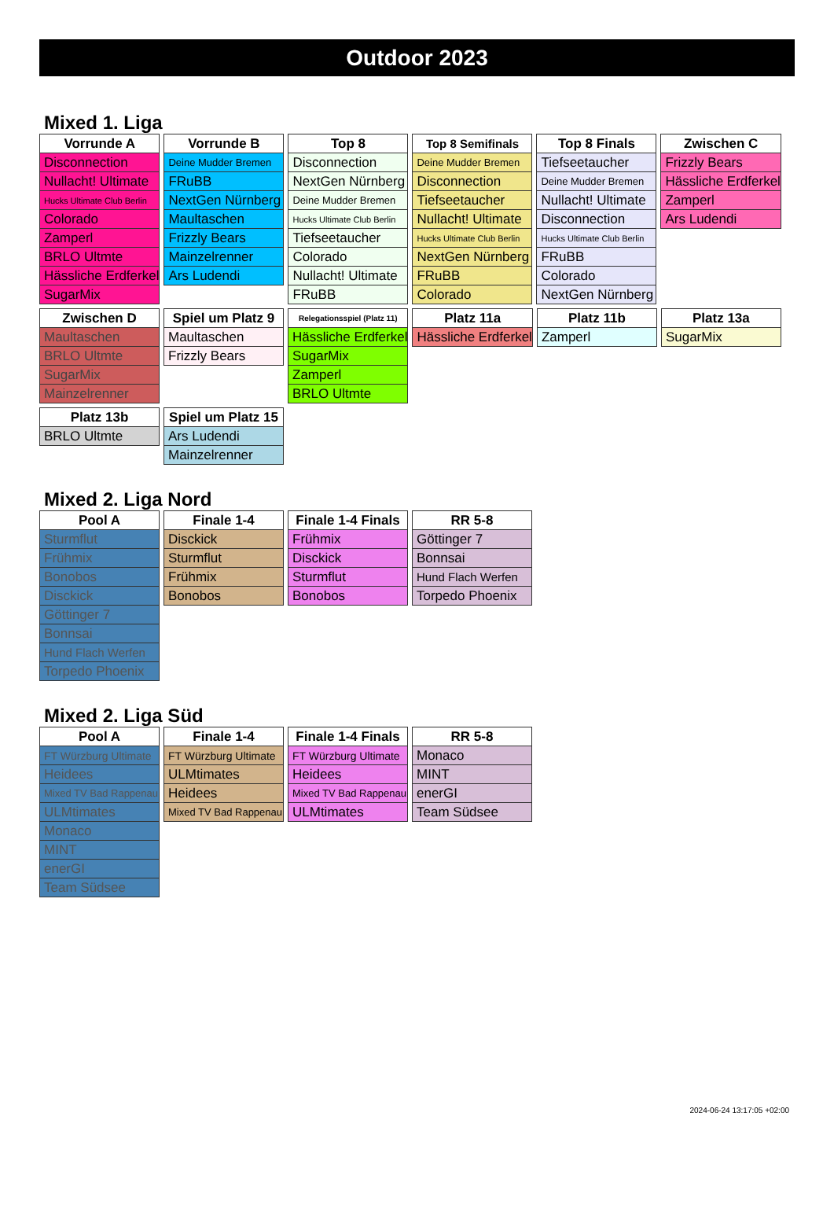Outdoor 2023
Mixed 1. Liga
| Vorrunde A |
| --- |
| Disconnection |
| Nullacht! Ultimate |
| Hucks Ultimate Club Berlin |
| Colorado |
| Zamperl |
| BRLO Ultmte |
| Hässliche Erdferkel |
| SugarMix |
| Vorrunde B |
| --- |
| Deine Mudder Bremen |
| FRuBB |
| NextGen Nürnberg |
| Maultaschen |
| Frizzly Bears |
| Mainzelrenner |
| Ars Ludendi |
| Top 8 |
| --- |
| Disconnection |
| NextGen Nürnberg |
| Deine Mudder Bremen |
| Hucks Ultimate Club Berlin |
| Tiefseetaucher |
| Colorado |
| Nullacht! Ultimate |
| FRuBB |
| Top 8 Semifinals |
| --- |
| Deine Mudder Bremen |
| Disconnection |
| Tiefseetaucher |
| Nullacht! Ultimate |
| Hucks Ultimate Club Berlin |
| NextGen Nürnberg |
| FRuBB |
| Colorado |
| Top 8 Finals |
| --- |
| Tiefseetaucher |
| Deine Mudder Bremen |
| Nullacht! Ultimate |
| Disconnection |
| Hucks Ultimate Club Berlin |
| FRuBB |
| Colorado |
| NextGen Nürnberg |
| Zwischen C |
| --- |
| Frizzly Bears |
| Hässliche Erdferkel |
| Zamperl |
| Ars Ludendi |
| Zwischen D |
| --- |
| Maultaschen |
| BRLO Ultmte |
| SugarMix |
| Mainzelrenner |
| Spiel um Platz 9 |
| --- |
| Maultaschen |
| Frizzly Bears |
| Relegationsspiel (Platz 11) |
| --- |
| Hässliche Erdferkel |
| SugarMix |
| Zamperl |
| BRLO Ultmte |
| Platz 11a |
| --- |
| Hässliche Erdferkel |
| Platz 11b |
| --- |
| Zamperl |
| Platz 13a |
| --- |
| SugarMix |
| Platz 13b |
| --- |
| BRLO Ultmte |
| Spiel um Platz 15 |
| --- |
| Ars Ludendi |
| Mainzelrenner |
Mixed 2. Liga Nord
| Pool A |
| --- |
| Sturmflut |
| Frühmix |
| Bonobos |
| Disckick |
| Göttinger 7 |
| Bonnsai |
| Hund Flach Werfen |
| Torpedo Phoenix |
| Finale 1-4 |
| --- |
| Disckick |
| Sturmflut |
| Frühmix |
| Bonobos |
| Finale 1-4 Finals |
| --- |
| Frühmix |
| Disckick |
| Sturmflut |
| Bonobos |
| RR 5-8 |
| --- |
| Göttinger 7 |
| Bonnsai |
| Hund Flach Werfen |
| Torpedo Phoenix |
Mixed 2. Liga Süd
| Pool A |
| --- |
| FT Würzburg Ultimate |
| Heidees |
| Mixed TV Bad Rappenau |
| ULMtimates |
| Monaco |
| MINT |
| enerGI |
| Team Südsee |
| Finale 1-4 |
| --- |
| FT Würzburg Ultimate |
| ULMtimates |
| Heidees |
| Mixed TV Bad Rappenau |
| Finale 1-4 Finals |
| --- |
| FT Würzburg Ultimate |
| Heidees |
| Mixed TV Bad Rappenau |
| ULMtimates |
| RR 5-8 |
| --- |
| Monaco |
| MINT |
| enerGI |
| Team Südsee |
2024-06-24 13:17:05 +02:00